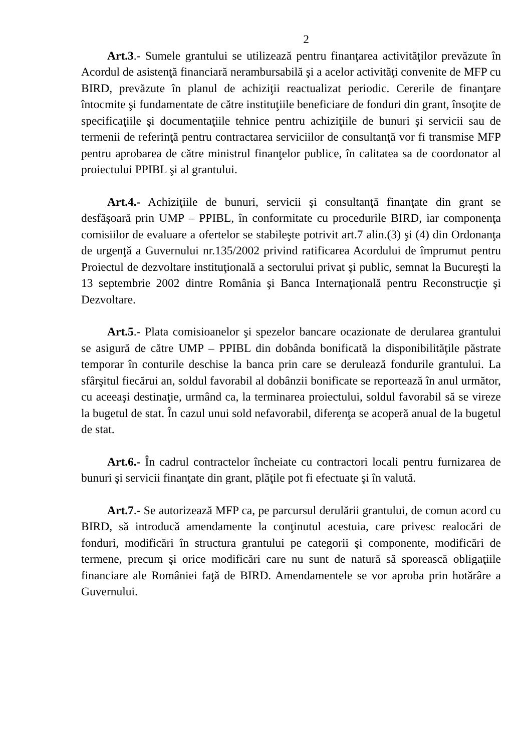2
Art.3.- Sumele grantului se utilizează pentru finanţarea activităţilor prevăzute în Acordul de asistenţă financiară nerambursabilă şi a acelor activităţi convenite de MFP cu BIRD, prevăzute în planul de achiziţii reactualizat periodic. Cererile de finanţare întocmite şi fundamentate de către instituţiile beneficiare de fonduri din grant, însoţite de specificaţiile şi documentaţiile tehnice pentru achiziţiile de bunuri şi servicii sau de termenii de referinţă pentru contractarea serviciilor de consultanţă vor fi transmise MFP pentru aprobarea de către ministrul finanţelor publice, în calitatea sa de coordonator al proiectului PPIBL şi al grantului.
Art.4.- Achiziţiile de bunuri, servicii şi consultanţă finanţate din grant se desfăşoară prin UMP – PPIBL, în conformitate cu procedurile BIRD, iar componenţa comisiilor de evaluare a ofertelor se stabileşte potrivit art.7 alin.(3) şi (4) din Ordonanţa de urgenţă a Guvernului nr.135/2002 privind ratificarea Acordului de împrumut pentru Proiectul de dezvoltare instituţională a sectorului privat şi public, semnat la Bucureşti la 13 septembrie 2002 dintre România şi Banca Internaţională pentru Reconstrucţie şi Dezvoltare.
Art.5.- Plata comisioanelor şi spezelor bancare ocazionate de derularea grantului se asigură de către UMP – PPIBL din dobânda bonificată la disponibilităţile păstrate temporar în conturile deschise la banca prin care se derulează fondurile grantului. La sfârşitul fiecărui an, soldul favorabil al dobânzii bonificate se reportează în anul următor, cu aceeaşi destinaţie, urmând ca, la terminarea proiectului, soldul favorabil să se vireze la bugetul de stat. În cazul unui sold nefavorabil, diferenţa se acoperă anual de la bugetul de stat.
Art.6.- În cadrul contractelor încheiate cu contractori locali pentru furnizarea de bunuri şi servicii finanţate din grant, plăţile pot fi efectuate şi în valută.
Art.7.- Se autorizează MFP ca, pe parcursul derulării grantului, de comun acord cu BIRD, să introducă amendamente la conţinutul acestuia, care privesc realocări de fonduri, modificări în structura grantului pe categorii şi componente, modificări de termene, precum şi orice modificări care nu sunt de natură să sporească obligaţiile financiare ale României faţă de BIRD. Amendamentele se vor aproba prin hotărâre a Guvernului.